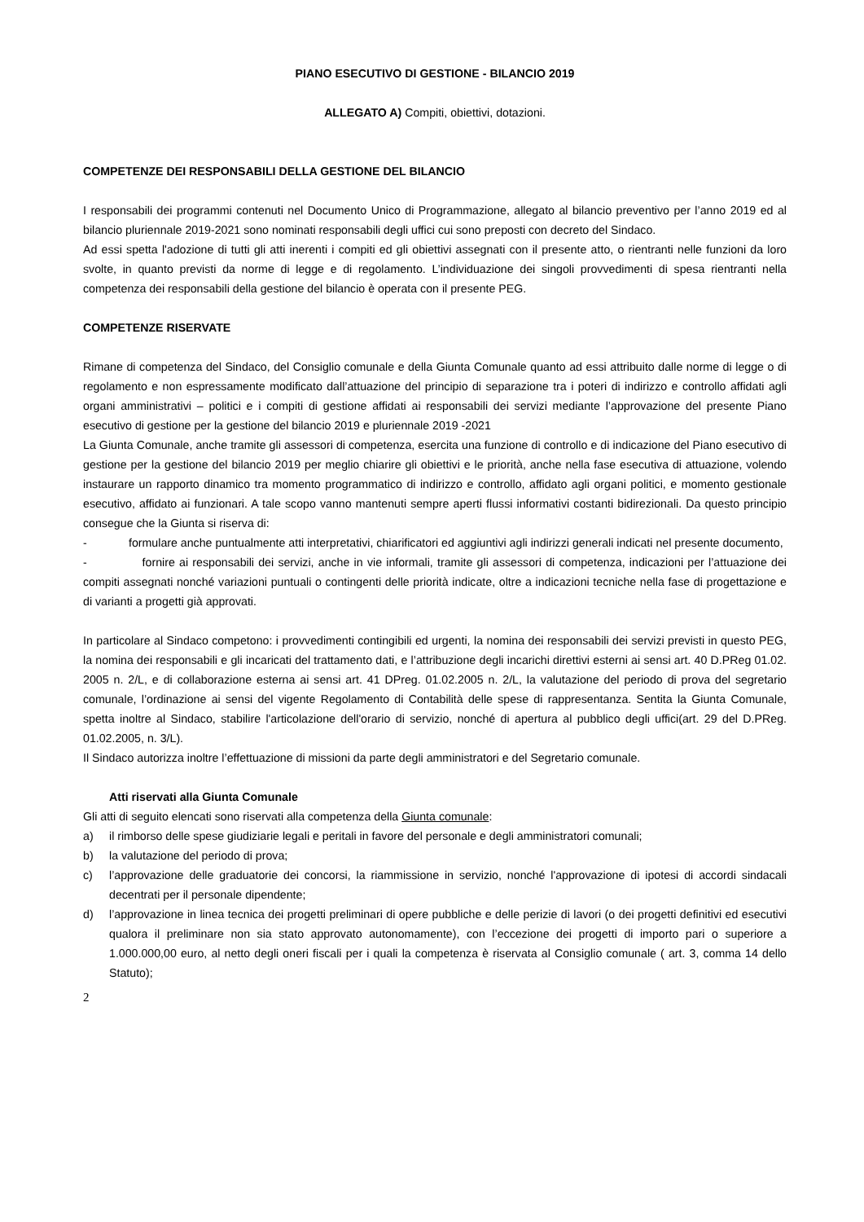PIANO ESECUTIVO DI GESTIONE - BILANCIO 2019
ALLEGATO A) Compiti, obiettivi, dotazioni.
COMPETENZE DEI RESPONSABILI DELLA GESTIONE DEL BILANCIO
I responsabili dei programmi contenuti nel Documento Unico di Programmazione, allegato al bilancio preventivo per l’anno 2019 ed al bilancio pluriennale 2019-2021 sono nominati responsabili degli uffici cui sono preposti con decreto del Sindaco.
Ad essi spetta l'adozione di tutti gli atti inerenti i compiti ed gli obiettivi assegnati con il presente atto, o rientranti nelle funzioni da loro svolte, in quanto previsti da norme di legge e di regolamento. L’individuazione dei singoli provvedimenti di spesa rientranti nella competenza dei responsabili della gestione del bilancio è operata con il presente PEG.
COMPETENZE RISERVATE
Rimane di competenza del Sindaco, del Consiglio comunale e della Giunta Comunale quanto ad essi attribuito dalle norme di legge o di regolamento e non espressamente modificato dall’attuazione del principio di separazione tra i poteri di indirizzo e controllo affidati agli organi amministrativi – politici e i compiti di gestione affidati ai responsabili dei servizi mediante l’approvazione del presente Piano esecutivo di gestione per la gestione del bilancio 2019 e pluriennale 2019 -2021
La Giunta Comunale, anche tramite gli assessori di competenza, esercita una funzione di controllo e di indicazione del Piano esecutivo di gestione per la gestione del bilancio 2019 per meglio chiarire gli obiettivi e le priorità, anche nella fase esecutiva di attuazione, volendo instaurare un rapporto dinamico tra momento programmatico di indirizzo e controllo, affidato agli organi politici, e momento gestionale esecutivo, affidato ai funzionari. A tale scopo vanno mantenuti sempre aperti flussi informativi costanti bidirezionali. Da questo principio consegue che la Giunta si riserva di:
- formulare anche puntualmente atti interpretativi, chiarificatori ed aggiuntivi agli indirizzi generali indicati nel presente documento,
- fornire ai responsabili dei servizi, anche in vie informali, tramite gli assessori di competenza, indicazioni per l’attuazione dei compiti assegnati nonché variazioni puntuali o contingenti delle priorità indicate, oltre a indicazioni tecniche nella fase di progettazione e di varianti a progetti già approvati.
In particolare al Sindaco competono: i provvedimenti contingibili ed urgenti, la nomina dei responsabili dei servizi previsti in questo PEG, la nomina dei responsabili e gli incaricati del trattamento dati, e l’attribuzione degli incarichi direttivi esterni ai sensi art. 40 D.PReg 01.02. 2005 n. 2/L, e di collaborazione esterna ai sensi art. 41 DPreg. 01.02.2005 n. 2/L, la valutazione del periodo di prova del segretario comunale, l’ordinazione ai sensi del vigente Regolamento di Contabilità delle spese di rappresentanza. Sentita la Giunta Comunale, spetta inoltre al Sindaco, stabilire l'articolazione dell'orario di servizio, nonché di apertura al pubblico degli uffici(art. 29 del D.PReg. 01.02.2005, n. 3/L).
Il Sindaco autorizza inoltre l’effettuazione di missioni da parte degli amministratori e del Segretario comunale.
Atti riservati alla Giunta Comunale
Gli atti di seguito elencati sono riservati alla competenza della Giunta comunale:
a) il rimborso delle spese giudiziarie legali e peritali in favore del personale e degli amministratori comunali;
b) la valutazione del periodo di prova;
c) l’approvazione delle graduatorie dei concorsi, la riammissione in servizio, nonché l'approvazione di ipotesi di accordi sindacali decentrati per il personale dipendente;
d) l’approvazione in linea tecnica dei progetti preliminari di opere pubbliche e delle perizie di lavori (o dei progetti definitivi ed esecutivi qualora il preliminare non sia stato approvato autonomamente), con l’eccezione dei progetti di importo pari o superiore a 1.000.000,00 euro, al netto degli oneri fiscali per i quali la competenza è riservata al Consiglio comunale ( art. 3, comma 14 dello Statuto);
2